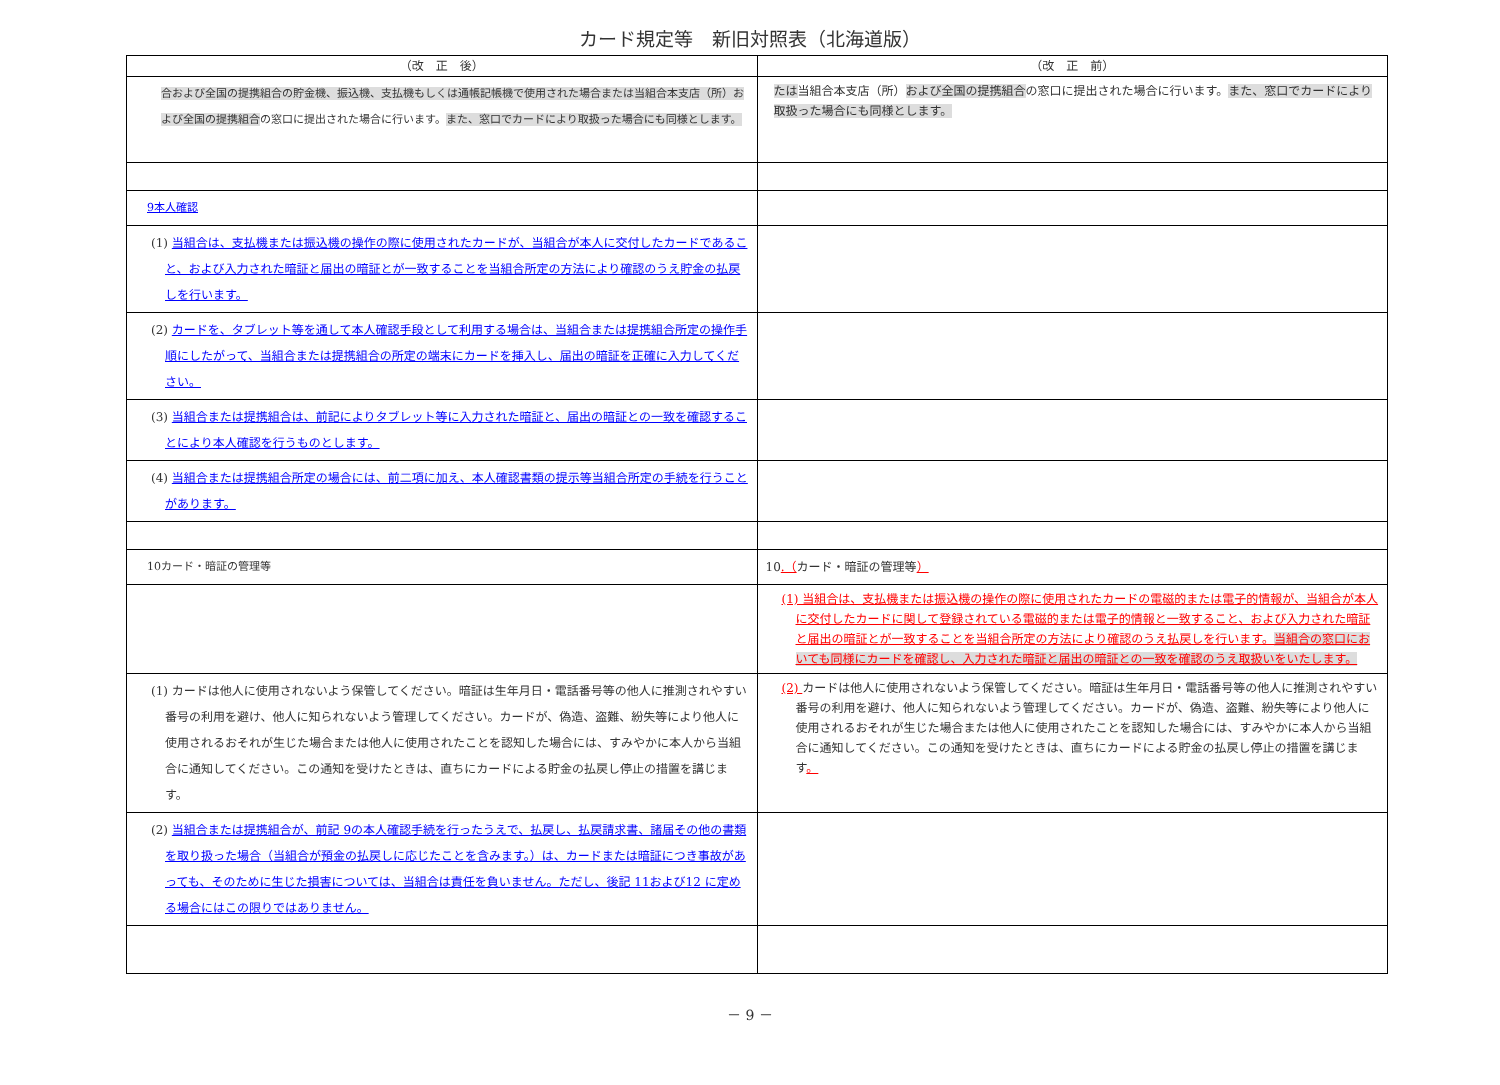カード規定等　新旧対照表（北海道版）
| （改 正 後） | （改 正 前） |
| --- | --- |
| 合および全国の提携組合の貯金機、振込機、支払機もしくは通帳記帳機で使用された場合または当組合本支店（所）および全国の提携組合 の窓口に提出された場合に行います。 また、窓口でカードにより取扱った場合にも同様とします。 | たは 当組合本支店（所） および全国の提携組合 の窓口に提出された場合に行います。 また、窓口でカードにより取扱った場合にも同様とします。 |
| 9本人確認 | |
| (1) 当組合は、支払機または振込機の操作の際に使用されたカードが、当組合が本人に交付したカードであること、および入力された暗証と届出の暗証とが一致することを当組合所定の方法により確認のうえ貯金の払戻しを行います。 | |
| (2) カードを、タブレット等を通して本人確認手段として利用する場合は、当組合または提携組合所定の操作手順にしたがって、当組合または提携組合の所定の端末にカードを挿入し、届出の暗証を正確に入力してください。 | |
| (3) 当組合または提携組合は、前記によりタブレット等に入力された暗証と、届出の暗証との一致を確認することにより本人確認を行うものとします。 | |
| (4) 当組合または提携組合所定の場合には、前二項に加え、本人確認書類の提示等当組合所定の手続を行うことがあります。 | |
| 10カード・暗証の管理等 | 10 .（ カード・暗証の管理等 ） |
| | (1) 当組合は、支払機または振込機の操作の際に使用されたカードの電磁的または電子的情報が、当組合が本人に交付したカードに関して登録されている電磁的または電子的情報と一致すること、および入力された暗証と届出の暗証とが一致することを当組合所定の方法により確認のうえ払戻しを行います。 当組合の窓口においても同様にカードを確認し、入力された暗証と届出の暗証との一致を確認のうえ取扱いをいたします。 |
| (1) カードは他人に使用されないよう保管してください。暗証は生年月日・電話番号等の他人に推測されやすい番号の利用を避け、他人に知られないよう管理してください。カードが、偽造、盗難、紛失等により他人に使用されるおそれが生じた場合または他人に使用されたことを認知した場合には、すみやかに本人から当組合に通知してください。この通知を受けたときは、直ちにカードによる貯金の払戻し停止の措置を講じます。 | (2) カードは他人に使用されないよう保管してください。暗証は生年月日・電話番号等の他人に推測されやすい番号の利用を避け、他人に知られないよう管理してください。カードが、偽造、盗難、紛失等により他人に使用されるおそれが生じた場合または他人に使用されたことを認知した場合には、すみやかに本人から当組合に通知してください。この通知を受けたときは、直ちにカードによる貯金の払戻し停止の措置を講じます 。 |
| (2) 当組合または提携組合が、前記 9の本人確認手続を行ったうえで、払戻し、払戻請求書、諸届その他の書類を取り扱った場合（当組合が預金の払戻しに応じたことを含みます。）は、カードまたは暗証につき事故があっても、そのために生じた損害については、当組合は責任を負いません。ただし、後記 11および12 に定める場合にはこの限りではありません。 | |
－ 9 －